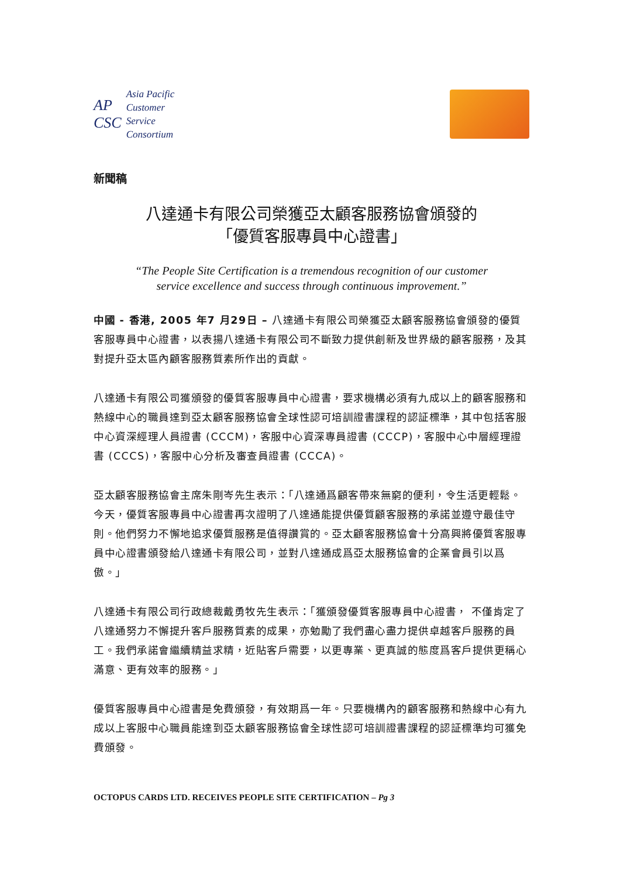AP
CSC
Asia Pacific
Customer
Service
Consortium
新聞稿
八達通卡有限公司榮獲亞太顧客服務協會頒發的
「優質客服專員中心證書」
“The People Site Certification is a tremendous recognition of our customer
service excellence and success through continuous improvement.”
中國 - 香港, 2005 年7 月29日 – 八達通卡有限公司榮獲亞太顧客服務協會頒發的優質客服專員中心證書，以表揚八達通卡有限公司不斷致力提供創新及世界級的顧客服務，及其對提升亞太區內顧客服務質素所作出的貢獻。
八達通卡有限公司獲頒發的優質客服專員中心證書，要求機構必須有九成以上的顧客服務和熱線中心的職員達到亞太顧客服務協會全球性認可培訓證書課程的認証標準，其中包括客服中心資深經理人員證書 (CCCM)，客服中心資深專員證書 (CCCP)，客服中心中層經理證書 (CCCS)，客服中心分析及審查員證書 (CCCA)。
亞太顧客服務協會主席朱剛岑先生表示：「八達通爲顧客帶來無窮的便利，令生活更輕鬆。今天，優質客服專員中心證書再次證明了八達通能提供優質顧客服務的承諾並遵守最佳守則。他們努力不懈地追求優質服務是值得讚賞的。亞太顧客服務協會十分高興將優質客服專員中心證書頒發給八達通卡有限公司，並對八達通成爲亞太服務協會的企業會員引以爲傲。」
八達通卡有限公司行政總裁戴勇牧先生表示：「獲頒發優質客服專員中心證書， 不僅肯定了八達通努力不懈提升客戶服務質素的成果，亦勉勵了我們盡心盡力提供卓越客戶服務的員工。我們承諾會繼續精益求精，近貼客戶需要，以更專業、更真誠的態度爲客戶提供更稱心滿意、更有效率的服務。」
優質客服專員中心證書是免費頒發，有效期爲一年。只要機構內的顧客服務和熱線中心有九成以上客服中心職員能達到亞太顧客服務協會全球性認可培訓證書課程的認証標準均可獲免費頒發。
OCTOPUS CARDS LTD. RECEIVES PEOPLE SITE CERTIFICATION – Pg 3